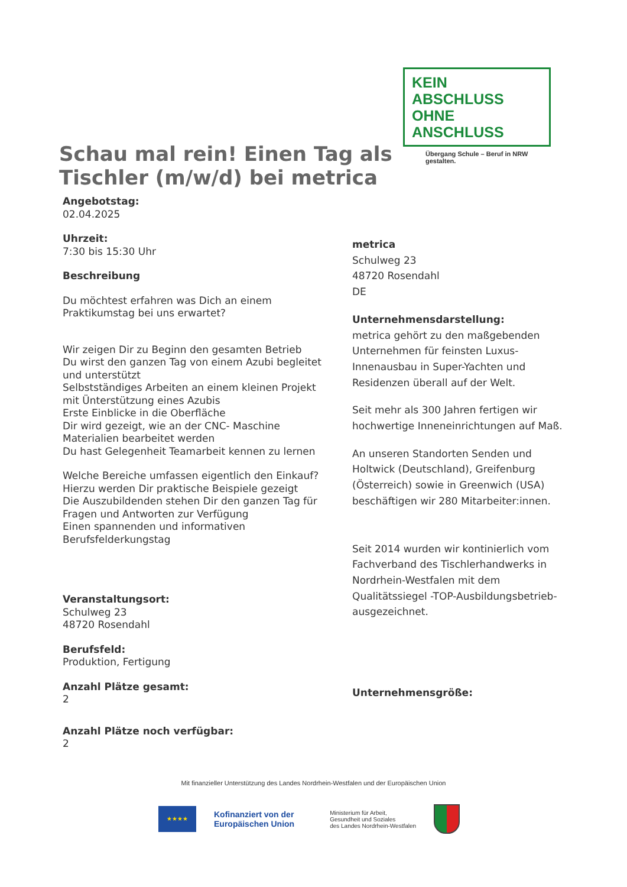KEIN ABSCHLUSS
OHNE ANSCHLUSS
Übergang Schule – Beruf in NRW gestalten.
Schau mal rein! Einen Tag als Tischler (m/w/d) bei metrica
Angebotstag:
02.04.2025
Uhrzeit:
7:30 bis 15:30 Uhr
Beschreibung
Du möchtest erfahren was Dich an einem Praktikumstag bei uns erwartet?
Wir zeigen Dir zu Beginn den gesamten Betrieb
Du wirst den ganzen Tag von einem Azubi begleitet und unterstützt
Selbstständiges Arbeiten an einem kleinen Projekt mit Ünterstützung eines Azubis
Erste Einblicke in die Oberfläche
Dir wird gezeigt, wie an der CNC- Maschine Materialien bearbeitet werden
Du hast Gelegenheit Teamarbeit kennen zu lernen
Welche Bereiche umfassen eigentlich den Einkauf? Hierzu werden Dir praktische Beispiele gezeigt
Die Auszubildenden stehen Dir den ganzen Tag für Fragen und Antworten zur Verfügung
Einen spannenden und informativen Berufsfelderkungstag
Veranstaltungsort:
Schulweg 23
48720 Rosendahl
Berufsfeld:
Produktion, Fertigung
Anzahl Plätze gesamt:
2
Anzahl Plätze noch verfügbar:
2
metrica
Schulweg 23
48720 Rosendahl
DE
Unternehmensdarstellung:
metrica gehört zu den maßgebenden Unternehmen für feinsten Luxus-Innenausbau in Super-Yachten und Residenzen überall auf der Welt.
Seit mehr als 300 Jahren fertigen wir hochwertige Inneneinrichtungen auf Maß.
An unseren Standorten Senden und Holtwick (Deutschland), Greifenburg (Österreich) sowie in Greenwich (USA) beschäftigen wir 280 Mitarbeiter:innen.
Seit 2014 wurden wir kontinierlich vom Fachverband des Tischlerhandwerks in Nordrhein-Westfalen mit dem Qualitätssiegel -TOP-Ausbildungsbetrieb- ausgezeichnet.
Unternehmensgröße:
Mit finanzieller Unterstützung des Landes Nordrhein-Westfalen und der Europäischen Union
★★★★
Kofinanziert von der
Europäischen Union
Ministerium für Arbeit,
Gesundheit und Soziales
des Landes Nordrhein-Westfalen